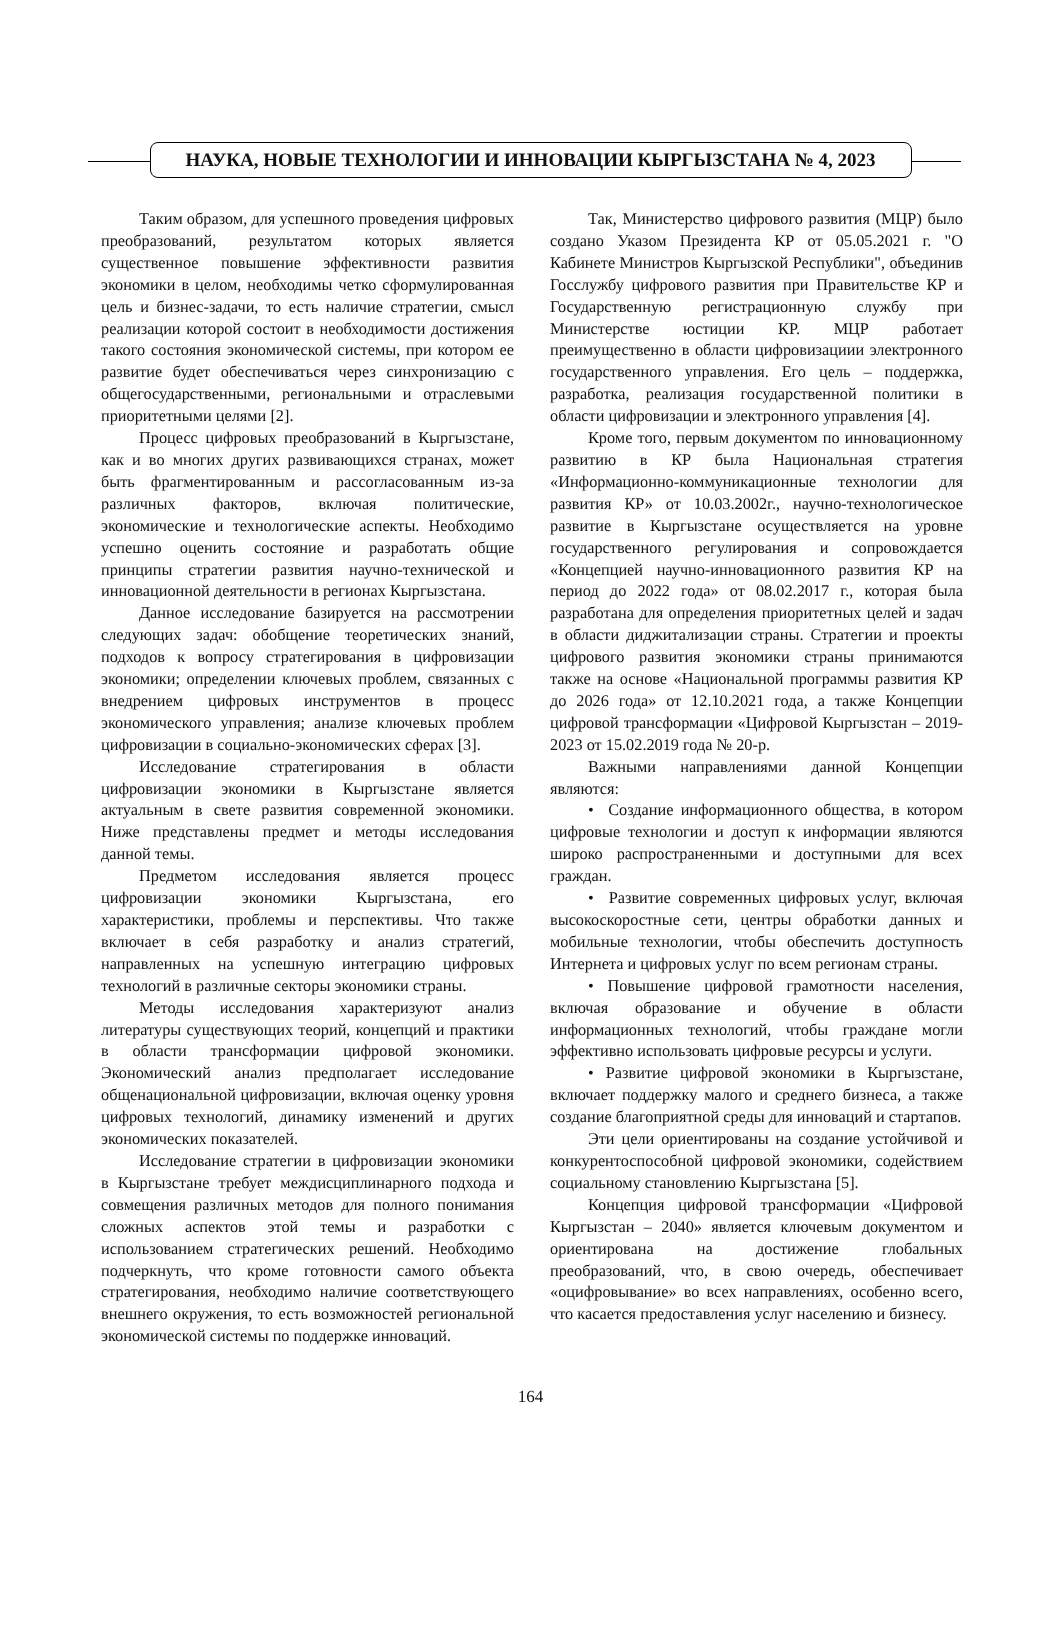НАУКА, НОВЫЕ ТЕХНОЛОГИИ И ИННОВАЦИИ КЫРГЫЗСТАНА № 4, 2023
Таким образом, для успешного проведения цифровых преобразований, результатом которых является существенное повышение эффективности развития экономики в целом, необходимы четко сформулированная цель и бизнес-задачи, то есть наличие стратегии, смысл реализации которой состоит в необходимости достижения такого состояния экономической системы, при котором ее развитие будет обеспечиваться через синхронизацию с общегосударственными, региональными и отраслевыми приоритетными целями [2].
Процесс цифровых преобразований в Кыргызстане, как и во многих других развивающихся странах, может быть фрагментированным и рассогласованным из-за различных факторов, включая политические, экономические и технологические аспекты. Необходимо успешно оценить состояние и разработать общие принципы стратегии развития научно-технической и инновационной деятельности в регионах Кыргызстана.
Данное исследование базируется на рассмотрении следующих задач: обобщение теоретических знаний, подходов к вопросу стратегирования в цифровизации экономики; определении ключевых проблем, связанных с внедрением цифровых инструментов в процесс экономического управления; анализе ключевых проблем цифровизации в социально-экономических сферах [3].
Исследование стратегирования в области цифровизации экономики в Кыргызстане является актуальным в свете развития современной экономики. Ниже представлены предмет и методы исследования данной темы.
Предметом исследования является процесс цифровизации экономики Кыргызстана, его характеристики, проблемы и перспективы. Что также включает в себя разработку и анализ стратегий, направленных на успешную интеграцию цифровых технологий в различные секторы экономики страны.
Методы исследования характеризуют анализ литературы существующих теорий, концепций и практики в области трансформации цифровой экономики. Экономический анализ предполагает исследование общенациональной цифровизации, включая оценку уровня цифровых технологий, динамику изменений и других экономических показателей.
Исследование стратегии в цифровизации экономики в Кыргызстане требует междисциплинарного подхода и совмещения различных методов для полного понимания сложных аспектов этой темы и разработки с использованием стратегических решений. Необходимо подчеркнуть, что кроме готовности самого объекта стратегирования, необходимо наличие соответствующего внешнего окружения, то есть возможностей региональной экономической системы по поддержке инноваций.
Так, Министерство цифрового развития (МЦР) было создано Указом Президента КР от 05.05.2021 г. "О Кабинете Министров Кыргызской Республики", объединив Госслужбу цифрового развития при Правительстве КР и Государственную регистрационную службу при Министерстве юстиции КР. МЦР работает преимущественно в области цифровизациии электронного государственного управления. Его цель – поддержка, разработка, реализация государственной политики в области цифровизации и электронного управления [4].
Кроме того, первым документом по инновационному развитию в КР была Национальная стратегия «Информационно-коммуникационные технологии для развития КР» от 10.03.2002г., научно-технологическое развитие в Кыргызстане осуществляется на уровне государственного регулирования и сопровождается «Концепцией научно-инновационного развития КР на период до 2022 года» от 08.02.2017 г., которая была разработана для определения приоритетных целей и задач в области диджитализации страны. Стратегии и проекты цифрового развития экономики страны принимаются также на основе «Национальной программы развития КР до 2026 года» от 12.10.2021 года, а также Концепции цифровой трансформации «Цифровой Кыргызстан – 2019-2023 от 15.02.2019 года № 20-р.
Важными направлениями данной Концепции являются:
• Создание информационного общества, в котором цифровые технологии и доступ к информации являются широко распространенными и доступными для всех граждан.
• Развитие современных цифровых услуг, включая высокоскоростные сети, центры обработки данных и мобильные технологии, чтобы обеспечить доступность Интернета и цифровых услуг по всем регионам страны.
• Повышение цифровой грамотности населения, включая образование и обучение в области информационных технологий, чтобы граждане могли эффективно использовать цифровые ресурсы и услуги.
• Развитие цифровой экономики в Кыргызстане, включает поддержку малого и среднего бизнеса, а также создание благоприятной среды для инноваций и стартапов.
Эти цели ориентированы на создание устойчивой и конкурентоспособной цифровой экономики, содействием социальному становлению Кыргызстана [5].
Концепция цифровой трансформации «Цифровой Кыргызстан – 2040» является ключевым документом и ориентирована на достижение глобальных преобразований, что, в свою очередь, обеспечивает «оцифровывание» во всех направлениях, особенно всего, что касается предоставления услуг населению и бизнесу.
164